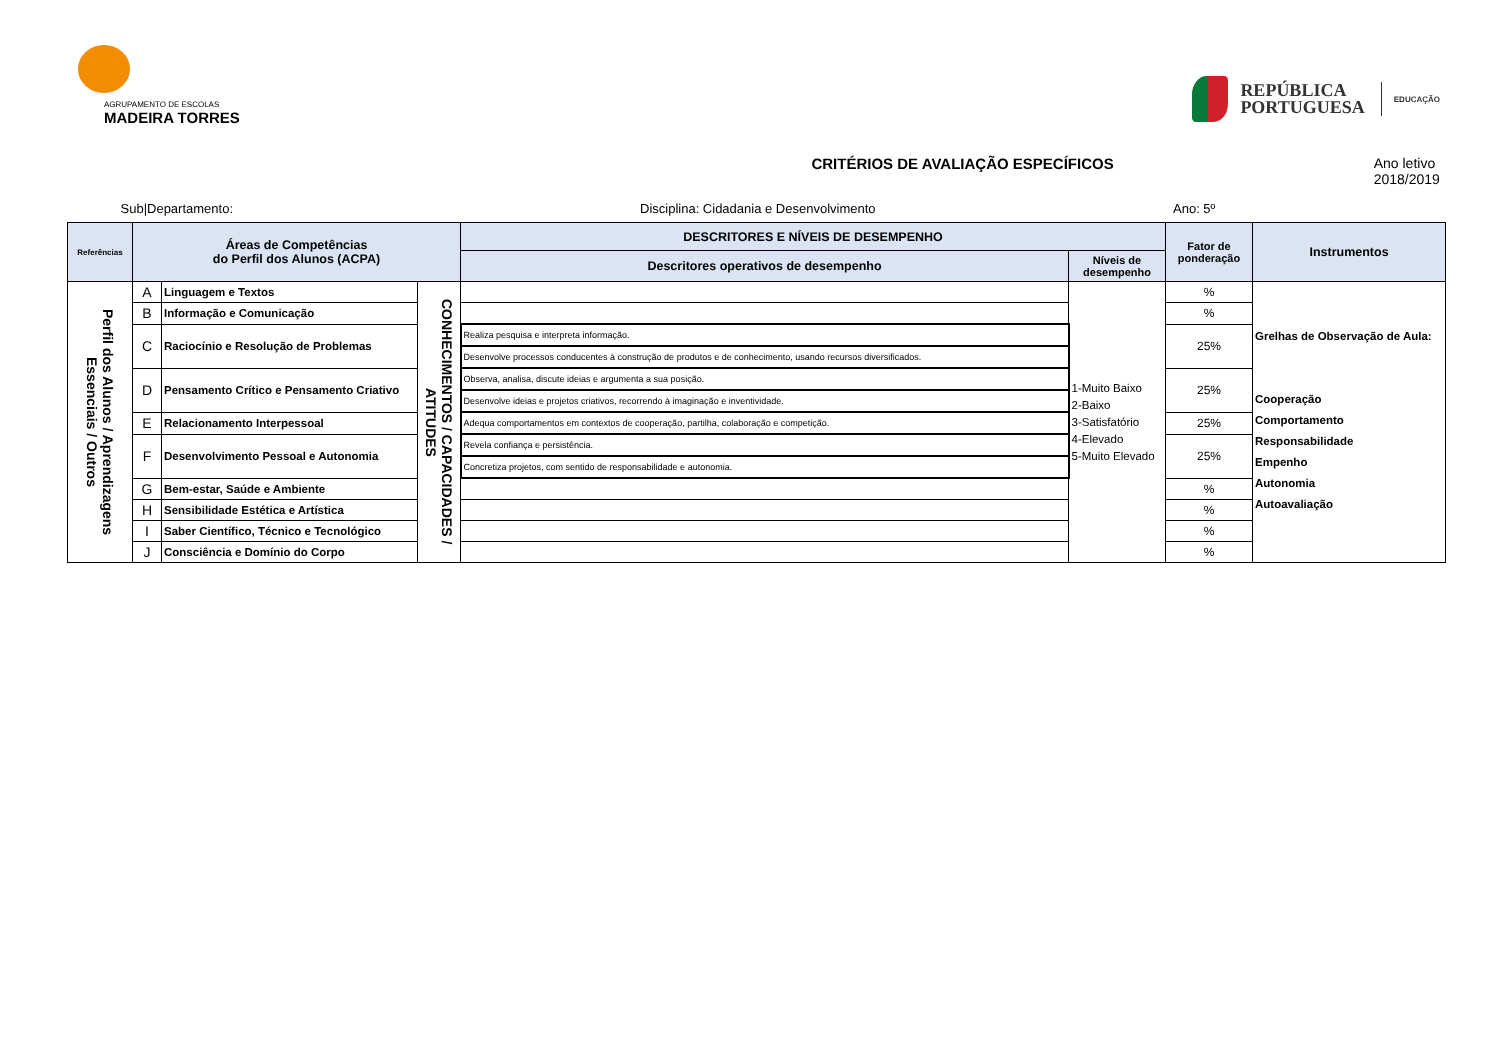AGRUPAMENTO DE ESCOLAS
MADEIRA TORRES
REPÚBLICA
PORTUGUESA
EDUCAÇÃO
CRITÉRIOS DE AVALIAÇÃO ESPECÍFICOS Ano letivo 2018/2019
Sub|Departamento: Disciplina: Cidadania e Desenvolvimento Ano: 5º
| Referências | Áreas de Competências do Perfil dos Alunos (ACPA) | | | DESCRITORES E NÍVEIS DE DESEMPENHO | | Fator de ponderação | Instrumentos |
| --- | --- | --- | --- | --- | --- | --- | --- |
| | | | | Descritores operativos de desempenho | Níveis de desempenho | | |
| Perfil dos Alunos / Aprendizagens Essenciais / Outros | A | Linguagem e Textos | CONHECIMENTOS / CAPACIDADES / ATITUDES | | 1-Muito Baixo 2-Baixo 3-Satisfatório 4-Elevado 5-Muito Elevado | % | Grelhas de Observação de Aula: Cooperação Comportamento Responsabilidade Empenho Autonomia Autoavaliação |
| | B | Informação e Comunicação | | | | % | |
| | C | Raciocínio e Resolução de Problemas | | Realiza pesquisa e interpreta informação. | | 25% | |
| | | | | Desenvolve processos conducentes à construção de produtos e de conhecimento, usando recursos diversificados. | | | |
| | D | Pensamento Crítico e Pensamento Criativo | | Observa, analisa, discute ideias e argumenta a sua posição. | | 25% | |
| | | | | Desenvolve ideias e projetos criativos, recorrendo à imaginação e inventividade. | | | |
| | E | Relacionamento Interpessoal | | Adequa comportamentos em contextos de cooperação, partilha, colaboração e competição. | | 25% | |
| | F | Desenvolvimento Pessoal e Autonomia | | Revela confiança e persistência. | | 25% | |
| | | | | Concretiza projetos, com sentido de responsabilidade e autonomia. | | | |
| | G | Bem-estar, Saúde e Ambiente | | | | % | |
| | H | Sensibilidade Estética e Artística | | | | % | |
| | I | Saber Científico, Técnico e Tecnológico | | | | % | |
| | J | Consciência e Domínio do Corpo | | | | % | |